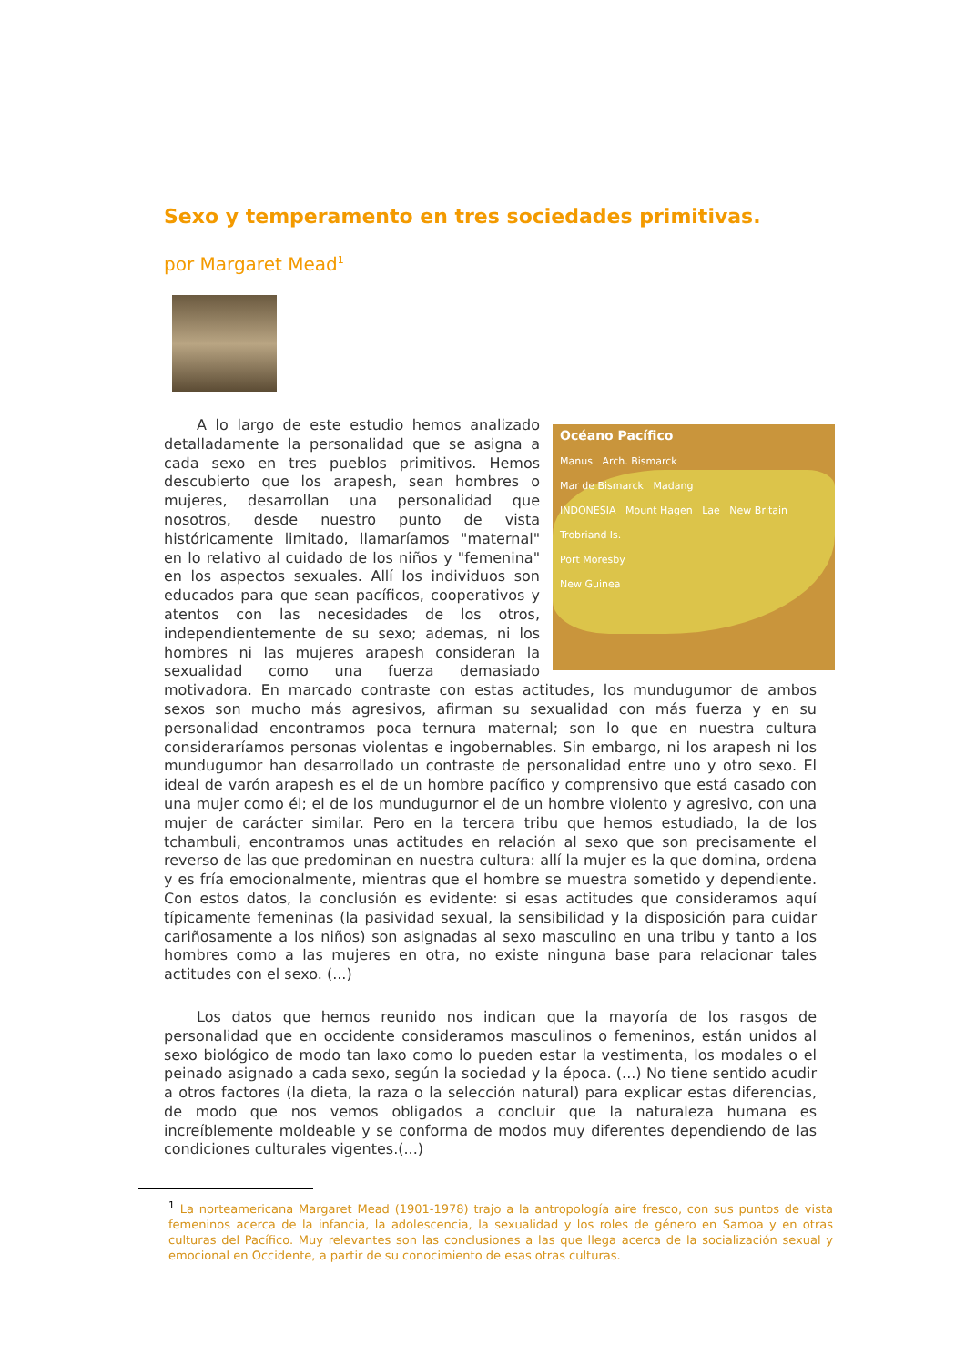Sexo y temperamento en tres sociedades primitivas.
por Margaret Mead<sup>1</sup>
Océano Pacífico
Manus Arch. Bismarck
Mar de Bismarck Madang
INDONESIA Mount Hagen Lae New Britain
Trobriand Is.
Port Moresby
New Guinea
A lo largo de este estudio hemos analizado detalladamente la personalidad que se asigna a cada sexo en tres pueblos primitivos. Hemos descubierto que los arapesh, sean hombres o mujeres, desarrollan una personalidad que nosotros, desde nuestro punto de vista históricamente limitado, llamaríamos "maternal" en lo relativo al cuidado de los niños y "femenina" en los aspectos sexuales. Allí los individuos son educados para que sean pacíficos, cooperativos y atentos con las necesidades de los otros, independientemente de su sexo; ademas, ni los hombres ni las mujeres arapesh consideran la sexualidad como una fuerza demasiado motivadora. En marcado contraste con estas actitudes, los mundugumor de ambos sexos son mucho más agresivos, afirman su sexualidad con más fuerza y en su personalidad encontramos poca ternura maternal; son lo que en nuestra cultura consideraríamos personas violentas e ingobernables. Sin embargo, ni los arapesh ni los mundugumor han desarrollado un contraste de personalidad entre uno y otro sexo. El ideal de varón arapesh es el de un hombre pacífico y comprensivo que está casado con una mujer como él; el de los mundugurnor el de un hombre violento y agresivo, con una mujer de carácter similar. Pero en la tercera tribu que hemos estudiado, la de los tchambuli, encontramos unas actitudes en relación al sexo que son precisamente el reverso de las que predominan en nuestra cultura: allí la mujer es la que domina, ordena y es fría emocionalmente, mientras que el hombre se muestra sometido y dependiente. Con estos datos, la conclusión es evidente: si esas actitudes que consideramos aquí típicamente femeninas (la pasividad sexual, la sensibilidad y la disposición para cuidar cariñosamente a los niños) son asignadas al sexo masculino en una tribu y tanto a los hombres como a las mujeres en otra, no existe ninguna base para relacionar tales actitudes con el sexo. (...)
Los datos que hemos reunido nos indican que la mayoría de los rasgos de personalidad que en occidente consideramos masculinos o femeninos, están unidos al sexo biológico de modo tan laxo como lo pueden estar la vestimenta, los modales o el peinado asignado a cada sexo, según la sociedad y la época. (...) No tiene sentido acudir a otros factores (la dieta, la raza o la selección natural) para explicar estas diferencias, de modo que nos vemos obligados a concluir que la naturaleza humana es increíblemente moldeable y se conforma de modos muy diferentes dependiendo de las condiciones culturales vigentes.(...)
<sup>1</sup> La norteamericana Margaret Mead (1901-1978) trajo a la antropología aire fresco, con sus puntos de vista femeninos acerca de la infancia, la adolescencia, la sexualidad y los roles de género en Samoa y en otras culturas del Pacífico. Muy relevantes son las conclusiones a las que llega acerca de la socialización sexual y emocional en Occidente, a partir de su conocimiento de esas otras culturas.